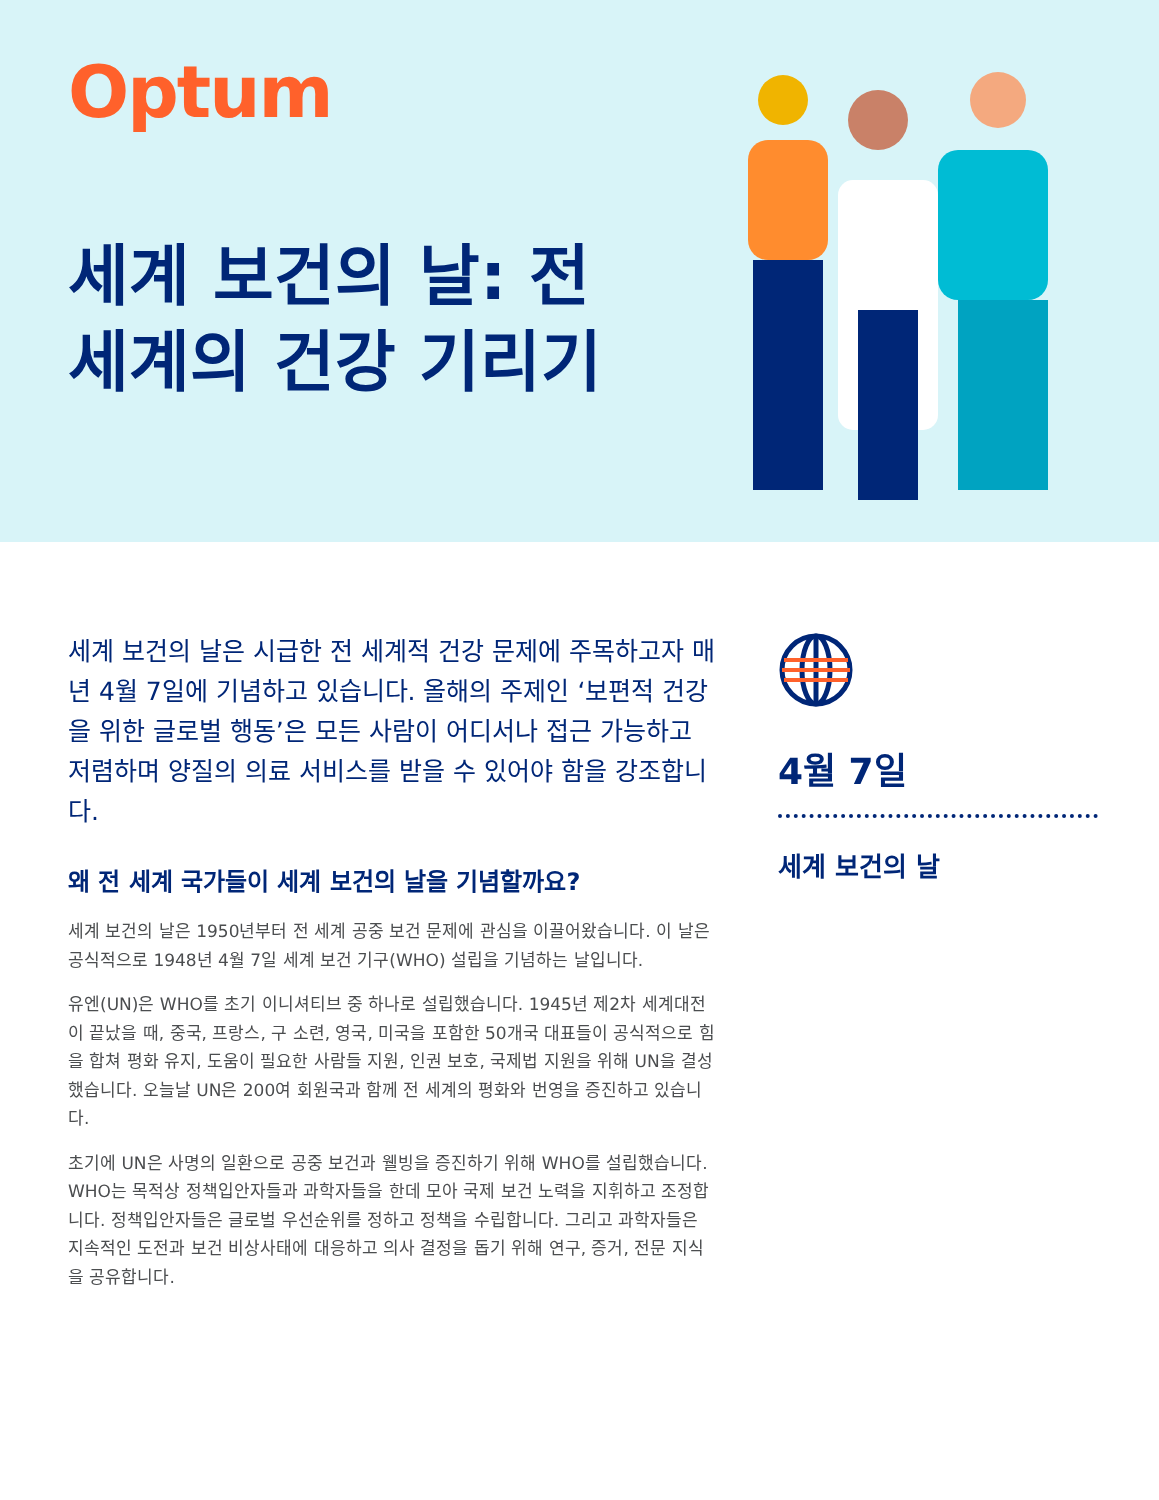Optum
세계 보건의 날: 전 세계의 건강 기리기
세계 보건의 날은 시급한 전 세계적 건강 문제에 주목하고자 매년 4월 7일에 기념하고 있습니다. 올해의 주제인 ‘보편적 건강을 위한 글로벌 행동’은 모든 사람이 어디서나 접근 가능하고 저렴하며 양질의 의료 서비스를 받을 수 있어야 함을 강조합니다.
왜 전 세계 국가들이 세계 보건의 날을 기념할까요?
세계 보건의 날은 1950년부터 전 세계 공중 보건 문제에 관심을 이끌어왔습니다. 이 날은 공식적으로 1948년 4월 7일 세계 보건 기구(WHO) 설립을 기념하는 날입니다.
유엔(UN)은 WHO를 초기 이니셔티브 중 하나로 설립했습니다. 1945년 제2차 세계대전이 끝났을 때, 중국, 프랑스, 구 소련, 영국, 미국을 포함한 50개국 대표들이 공식적으로 힘을 합쳐 평화 유지, 도움이 필요한 사람들 지원, 인권 보호, 국제법 지원을 위해 UN을 결성했습니다. 오늘날 UN은 200여 회원국과 함께 전 세계의 평화와 번영을 증진하고 있습니다.
초기에 UN은 사명의 일환으로 공중 보건과 웰빙을 증진하기 위해 WHO를 설립했습니다. WHO는 목적상 정책입안자들과 과학자들을 한데 모아 국제 보건 노력을 지휘하고 조정합니다. 정책입안자들은 글로벌 우선순위를 정하고 정책을 수립합니다. 그리고 과학자들은 지속적인 도전과 보건 비상사태에 대응하고 의사 결정을 돕기 위해 연구, 증거, 전문 지식을 공유합니다.
4월 7일
세계 보건의 날